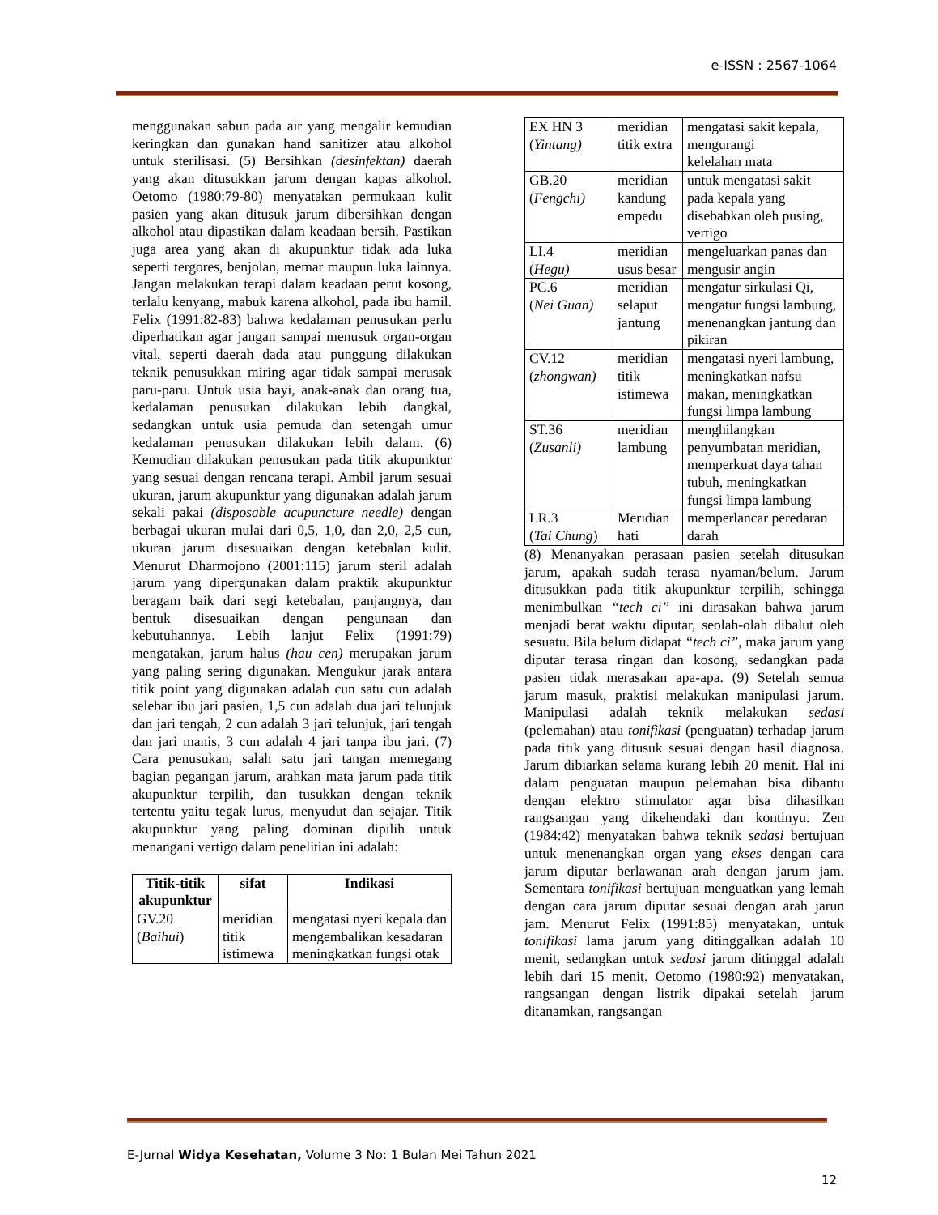e-ISSN : 2567-1064
menggunakan sabun pada air yang mengalir kemudian keringkan dan gunakan hand sanitizer atau alkohol untuk sterilisasi. (5) Bersihkan (desinfektan) daerah yang akan ditusukkan jarum dengan kapas alkohol. Oetomo (1980:79-80) menyatakan permukaan kulit pasien yang akan ditusuk jarum dibersihkan dengan alkohol atau dipastikan dalam keadaan bersih. Pastikan juga area yang akan di akupunktur tidak ada luka seperti tergores, benjolan, memar maupun luka lainnya. Jangan melakukan terapi dalam keadaan perut kosong, terlalu kenyang, mabuk karena alkohol, pada ibu hamil. Felix (1991:82-83) bahwa kedalaman penusukan perlu diperhatikan agar jangan sampai menusuk organ-organ vital, seperti daerah dada atau punggung dilakukan teknik penusukkan miring agar tidak sampai merusak paru-paru. Untuk usia bayi, anak-anak dan orang tua, kedalaman penusukan dilakukan lebih dangkal, sedangkan untuk usia pemuda dan setengah umur kedalaman penusukan dilakukan lebih dalam. (6) Kemudian dilakukan penusukan pada titik akupunktur yang sesuai dengan rencana terapi. Ambil jarum sesuai ukuran, jarum akupunktur yang digunakan adalah jarum sekali pakai (disposable acupuncture needle) dengan berbagai ukuran mulai dari 0,5, 1,0, dan 2,0, 2,5 cun, ukuran jarum disesuaikan dengan ketebalan kulit. Menurut Dharmojono (2001:115) jarum steril adalah jarum yang dipergunakan dalam praktik akupunktur beragam baik dari segi ketebalan, panjangnya, dan bentuk disesuaikan dengan pengunaan dan kebutuhannya. Lebih lanjut Felix (1991:79) mengatakan, jarum halus (hau cen) merupakan jarum yang paling sering digunakan. Mengukur jarak antara titik point yang digunakan adalah cun satu cun adalah selebar ibu jari pasien, 1,5 cun adalah dua jari telunjuk dan jari tengah, 2 cun adalah 3 jari telunjuk, jari tengah dan jari manis, 3 cun adalah 4 jari tanpa ibu jari. (7) Cara penusukan, salah satu jari tangan memegang bagian pegangan jarum, arahkan mata jarum pada titik akupunktur terpilih, dan tusukkan dengan teknik tertentu yaitu tegak lurus, menyudut dan sejajar. Titik akupunktur yang paling dominan dipilih untuk menangani vertigo dalam penelitian ini adalah:
| Titik-titik akupunktur | sifat | Indikasi |
| --- | --- | --- |
| GV.20 ( Baihui ) | meridian titik istimewa | mengatasi nyeri kepala dan mengembalikan kesadaran meningkatkan fungsi otak |
| EX HN 3 ( Yintang) | meridian titik extra | mengatasi sakit kepala, mengurangi kelelahan mata |
| GB.20 ( Fengchi) | meridian kandung empedu | untuk mengatasi sakit pada kepala yang disebabkan oleh pusing, vertigo |
| LI.4 ( Hegu) | meridian usus besar | mengeluarkan panas dan mengusir angin |
| PC.6 ( Nei Guan) | meridian selaput jantung | mengatur sirkulasi Qi, mengatur fungsi lambung, menenangkan jantung dan pikiran |
| CV.12 ( zhongwan) | meridian titik istimewa | mengatasi nyeri lambung, meningkatkan nafsu makan, meningkatkan fungsi limpa lambung |
| ST.36 ( Zusanli) | meridian lambung | menghilangkan penyumbatan meridian, memperkuat daya tahan tubuh, meningkatkan fungsi limpa lambung |
| LR.3 ( Tai Chung ) | Meridian hati | memperlancar peredaran darah |
(8) Menanyakan perasaan pasien setelah ditusukan jarum, apakah sudah terasa nyaman/belum. Jarum ditusukkan pada titik akupunktur terpilih, sehingga menimbulkan “tech ci” ini dirasakan bahwa jarum menjadi berat waktu diputar, seolah-olah dibalut oleh sesuatu. Bila belum didapat “tech ci”, maka jarum yang diputar terasa ringan dan kosong, sedangkan pada pasien tidak merasakan apa-apa. (9) Setelah semua jarum masuk, praktisi melakukan manipulasi jarum. Manipulasi adalah teknik melakukan sedasi (pelemahan) atau tonifikasi (penguatan) terhadap jarum pada titik yang ditusuk sesuai dengan hasil diagnosa. Jarum dibiarkan selama kurang lebih 20 menit. Hal ini dalam penguatan maupun pelemahan bisa dibantu dengan elektro stimulator agar bisa dihasilkan rangsangan yang dikehendaki dan kontinyu. Zen (1984:42) menyatakan bahwa teknik sedasi bertujuan untuk menenangkan organ yang ekses dengan cara jarum diputar berlawanan arah dengan jarum jam. Sementara tonifikasi bertujuan menguatkan yang lemah dengan cara jarum diputar sesuai dengan arah jarun jam. Menurut Felix (1991:85) menyatakan, untuk tonifikasi lama jarum yang ditinggalkan adalah 10 menit, sedangkan untuk sedasi jarum ditinggal adalah lebih dari 15 menit. Oetomo (1980:92) menyatakan, rangsangan dengan listrik dipakai setelah jarum ditanamkan, rangsangan
E-Jurnal Widya Kesehatan, Volume 3 No: 1 Bulan Mei Tahun 2021
12